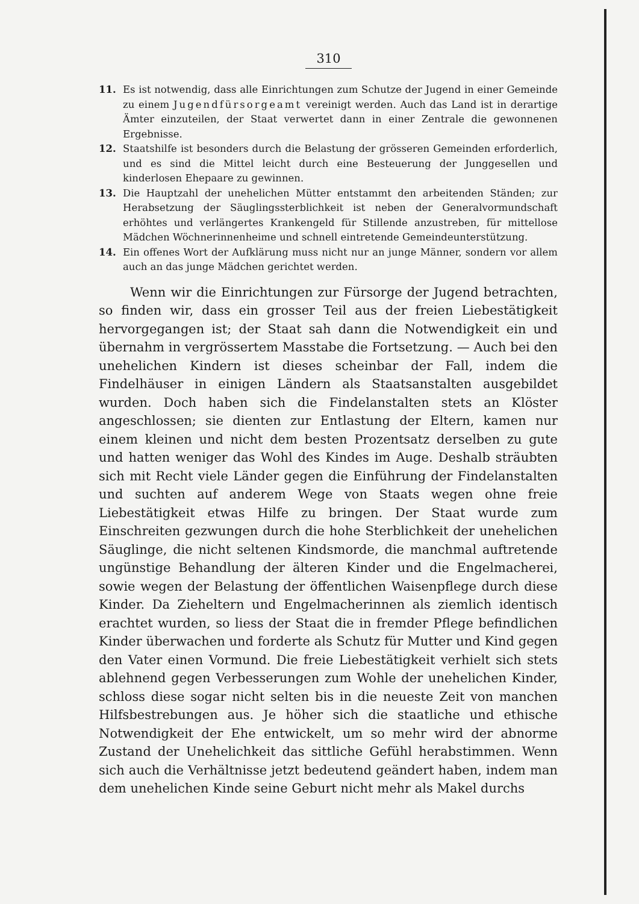310
11. Es ist notwendig, dass alle Einrichtungen zum Schutze der Jugend in einer Gemeinde zu einem Jugendfürsorgeamt vereinigt werden. Auch das Land ist in derartige Ämter einzuteilen, der Staat verwertet dann in einer Zentrale die gewonnenen Ergebnisse.
12. Staatshilfe ist besonders durch die Belastung der grösseren Gemeinden erforderlich, und es sind die Mittel leicht durch eine Besteuerung der Junggesellen und kinderlosen Ehepaare zu gewinnen.
13. Die Hauptzahl der unehelichen Mütter entstammt den arbeitenden Ständen; zur Herabsetzung der Säuglingssterblichkeit ist neben der Generalvormundschaft erhöhtes und verlängertes Krankengeld für Stillende anzustreben, für mittellose Mädchen Wöchnerinnenheime und schnell eintretende Gemeindeunterstützung.
14. Ein offenes Wort der Aufklärung muss nicht nur an junge Männer, sondern vor allem auch an das junge Mädchen gerichtet werden.
Wenn wir die Einrichtungen zur Fürsorge der Jugend betrachten, so finden wir, dass ein grosser Teil aus der freien Liebestätigkeit hervorgegangen ist; der Staat sah dann die Notwendigkeit ein und übernahm in vergrössertem Masstabe die Fortsetzung. — Auch bei den unehelichen Kindern ist dieses scheinbar der Fall, indem die Findelhäuser in einigen Ländern als Staatsanstalten ausgebildet wurden. Doch haben sich die Findelanstalten stets an Klöster angeschlossen; sie dienten zur Entlastung der Eltern, kamen nur einem kleinen und nicht dem besten Prozentsatz derselben zu gute und hatten weniger das Wohl des Kindes im Auge. Deshalb sträubten sich mit Recht viele Länder gegen die Einführung der Findelanstalten und suchten auf anderem Wege von Staats wegen ohne freie Liebestätigkeit etwas Hilfe zu bringen. Der Staat wurde zum Einschreiten gezwungen durch die hohe Sterblichkeit der unehelichen Säuglinge, die nicht seltenen Kindsmorde, die manchmal auftretende ungünstige Behandlung der älteren Kinder und die Engelmacherei, sowie wegen der Belastung der öffentlichen Waisenpflege durch diese Kinder. Da Zieheltern und Engelmacherinnen als ziemlich identisch erachtet wurden, so liess der Staat die in fremder Pflege befindlichen Kinder überwachen und forderte als Schutz für Mutter und Kind gegen den Vater einen Vormund. Die freie Liebestätigkeit verhielt sich stets ablehnend gegen Verbesserungen zum Wohle der unehelichen Kinder, schloss diese sogar nicht selten bis in die neueste Zeit von manchen Hilfsbestrebungen aus. Je höher sich die staatliche und ethische Notwendigkeit der Ehe entwickelt, um so mehr wird der abnorme Zustand der Unehelichkeit das sittliche Gefühl herabstimmen. Wenn sich auch die Verhältnisse jetzt bedeutend geändert haben, indem man dem unehelichen Kinde seine Geburt nicht mehr als Makel durchs